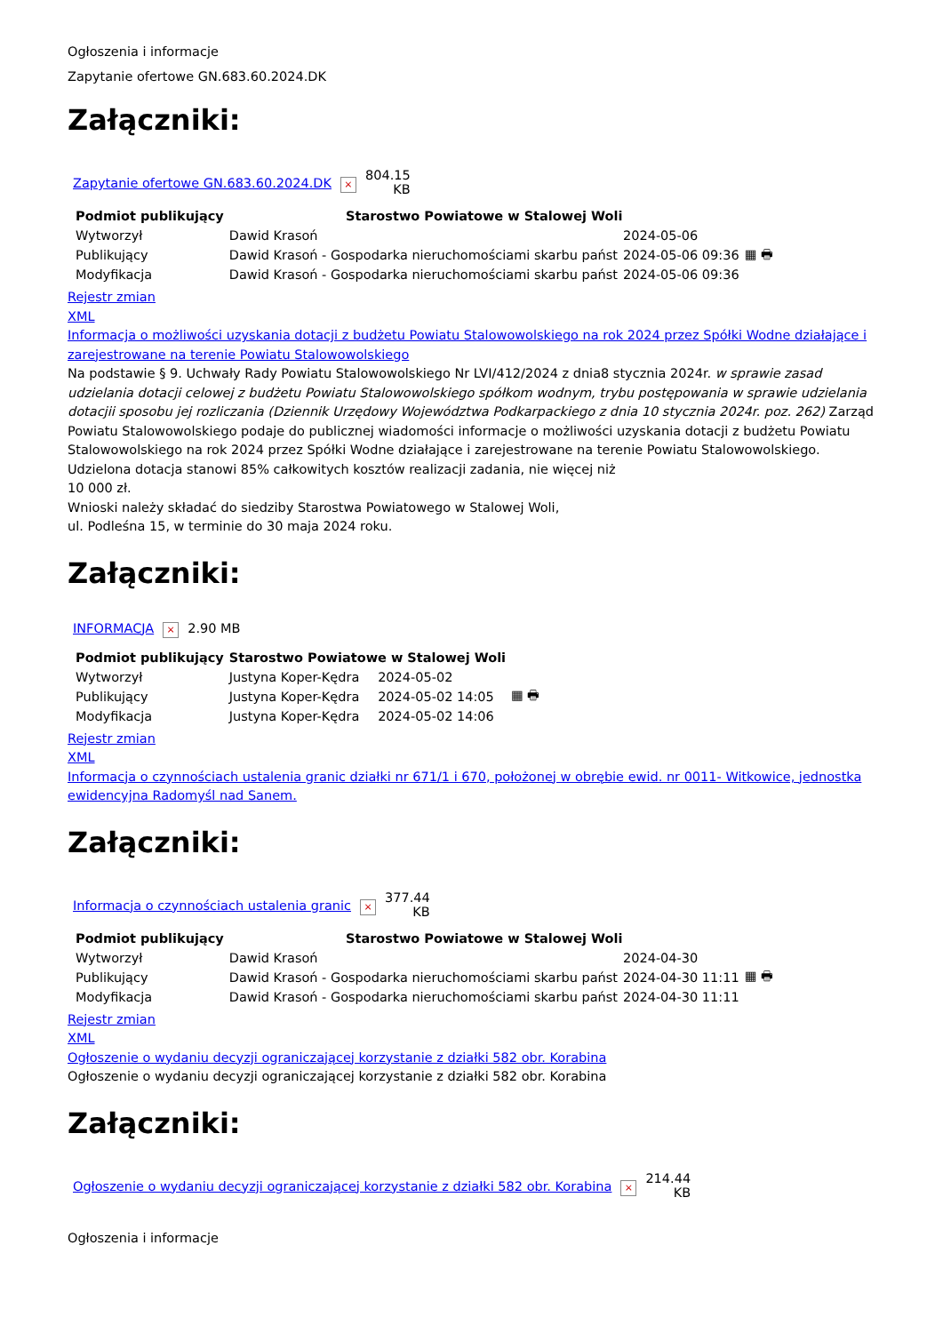Ogłoszenia i informacje
Zapytanie ofertowe GN.683.60.2024.DK
Załączniki:
| Zapytanie ofertowe GN.683.60.2024.DK | × | 804.15 KB |
| Podmiot publikujący | Starostwo Powiatowe w Stalowej Woli | | |
| Wytworzył | Dawid Krasoń | 2024-05-06 | ▦ 🖶 |
| Publikujący | Dawid Krasoń - Gospodarka nieruchomościami skarbu państ | 2024-05-06 09:36 | |
| Modyfikacja | Dawid Krasoń - Gospodarka nieruchomościami skarbu państ | 2024-05-06 09:36 | |
Rejestr zmian
XML
Informacja o możliwości uzyskania dotacji z budżetu Powiatu Stalowowolskiego na rok 2024 przez Spółki Wodne działające i zarejestrowane na terenie Powiatu Stalowowolskiego
Na podstawie § 9. Uchwały Rady Powiatu Stalowowolskiego Nr LVI/412/2024 z dnia8 stycznia 2024r. w sprawie zasad udzielania dotacji celowej z budżetu Powiatu Stalowowolskiego spółkom wodnym, trybu postępowania w sprawie udzielania dotacjii sposobu jej rozliczania (Dziennik Urzędowy Województwa Podkarpackiego z dnia 10 stycznia 2024r. poz. 262) Zarząd Powiatu Stalowowolskiego podaje do publicznej wiadomości informacje o możliwości uzyskania dotacji z budżetu Powiatu Stalowowolskiego na rok 2024 przez Spółki Wodne działające i zarejestrowane na terenie Powiatu Stalowowolskiego.
Udzielona dotacja stanowi 85% całkowitych kosztów realizacji zadania, nie więcej niż
10 000 zł.
Wnioski należy składać do siedziby Starostwa Powiatowego w Stalowej Woli,
ul. Podleśna 15, w terminie do 30 maja 2024 roku.
Załączniki:
| INFORMACJA | × | 2.90 MB |
| Podmiot publikujący | Starostwo Powiatowe w Stalowej Woli | | |
| Wytworzył | Justyna Koper-Kędra | 2024-05-02 | ▦ 🖶 |
| Publikujący | Justyna Koper-Kędra | 2024-05-02 14:05 | |
| Modyfikacja | Justyna Koper-Kędra | 2024-05-02 14:06 | |
Rejestr zmian
XML
Informacja o czynnościach ustalenia granic działki nr 671/1 i 670, położonej w obrębie ewid. nr 0011- Witkowice, jednostka ewidencyjna Radomyśl nad Sanem.
Załączniki:
| Informacja o czynnościach ustalenia granic | × | 377.44 KB |
| Podmiot publikujący | Starostwo Powiatowe w Stalowej Woli | | |
| Wytworzył | Dawid Krasoń | 2024-04-30 | ▦ 🖶 |
| Publikujący | Dawid Krasoń - Gospodarka nieruchomościami skarbu państ | 2024-04-30 11:11 | |
| Modyfikacja | Dawid Krasoń - Gospodarka nieruchomościami skarbu państ | 2024-04-30 11:11 | |
Rejestr zmian
XML
Ogłoszenie o wydaniu decyzji ograniczającej korzystanie z działki 582 obr. Korabina
Ogłoszenie o wydaniu decyzji ograniczającej korzystanie z działki 582 obr. Korabina
Załączniki:
| Ogłoszenie o wydaniu decyzji ograniczającej korzystanie z działki 582 obr. Korabina | × | 214.44 KB |
Ogłoszenia i informacje